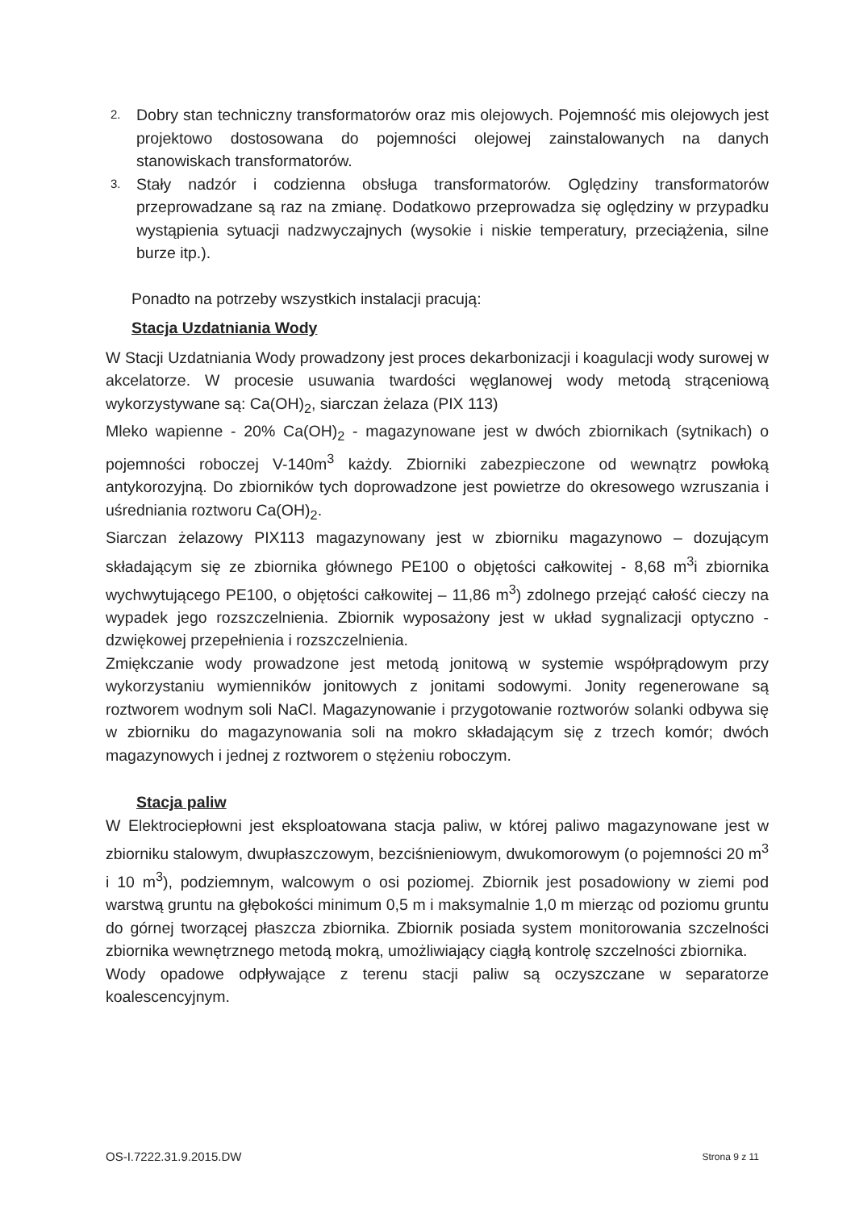2. Dobry stan techniczny transformatorów oraz mis olejowych. Pojemność mis olejowych jest projektowo dostosowana do pojemności olejowej zainstalowanych na danych stanowiskach transformatorów.
3. Stały nadzór i codzienna obsługa transformatorów. Oględziny transformatorów przeprowadzane są raz na zmianę. Dodatkowo przeprowadza się oględziny w przypadku wystąpienia sytuacji nadzwyczajnych (wysokie i niskie temperatury, przeciążenia, silne burze itp.).
Ponadto na potrzeby wszystkich instalacji pracują:
Stacja Uzdatniania Wody
W Stacji Uzdatniania Wody prowadzony jest proces dekarbonizacji i koagulacji wody surowej w akcelatorze. W procesie usuwania twardości węglanowej wody metodą strąceniową wykorzystywane są: Ca(OH)<sub>2</sub>, siarczan żelaza (PIX 113)
Mleko wapienne - 20% Ca(OH)<sub>2</sub> - magazynowane jest w dwóch zbiornikach (sytnikach) o pojemności roboczej V-140m<sup>3</sup> każdy. Zbiorniki zabezpieczone od wewnątrz powłoką antykorozyjną. Do zbiorników tych doprowadzone jest powietrze do okresowego wzruszania i uśredniania roztworu Ca(OH)<sub>2</sub>.
Siarczan żelazowy PIX113 magazynowany jest w zbiorniku magazynowo – dozującym składającym się ze zbiornika głównego PE100 o objętości całkowitej - 8,68 m<sup>3</sup>i zbiornika wychwytującego PE100, o objętości całkowitej – 11,86 m<sup>3</sup>) zdolnego przejąć całość cieczy na wypadek jego rozszczelnienia. Zbiornik wyposażony jest w układ sygnalizacji optyczno - dzwiękowej przepełnienia i rozszczelnienia.
Zmiękczanie wody prowadzone jest metodą jonitową w systemie współprądowym przy wykorzystaniu wymienników jonitowych z jonitami sodowymi. Jonity regenerowane są roztworem wodnym soli NaCl. Magazynowanie i przygotowanie roztworów solanki odbywa się w zbiorniku do magazynowania soli na mokro składającym się z trzech komór; dwóch magazynowych i jednej z roztworem o stężeniu roboczym.
Stacja paliw
W Elektrociepłowni jest eksploatowana stacja paliw, w której paliwo magazynowane jest w zbiorniku stalowym, dwupłaszczowym, bezciśnieniowym, dwukomorowym (o pojemności 20 m<sup>3</sup> i 10 m<sup>3</sup>), podziemnym, walcowym o osi poziomej. Zbiornik jest posadowiony w ziemi pod warstwą gruntu na głębokości minimum 0,5 m i maksymalnie 1,0 m mierząc od poziomu gruntu do górnej tworzącej płaszcza zbiornika. Zbiornik posiada system monitorowania szczelności zbiornika wewnętrznego metodą mokrą, umożliwiający ciągłą kontrolę szczelności zbiornika.
Wody opadowe odpływające z terenu stacji paliw są oczyszczane w separatorze koalescencyjnym.
OS-I.7222.31.9.2015.DW Strona 9 z 11